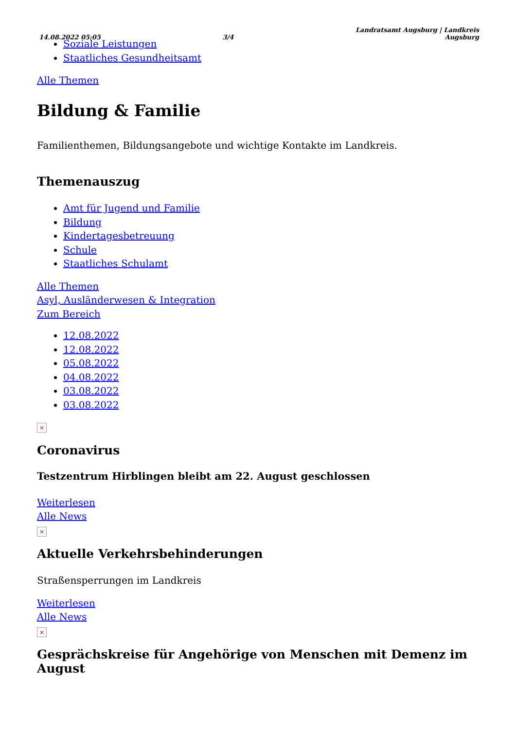14.08.2022 05:05 3/4 Landratsamt Augsburg | Landkreis
Augsburg
Soziale Leistungen
Staatliches Gesundheitsamt
Alle Themen
Bildung & Familie
Familienthemen, Bildungsangebote und wichtige Kontakte im Landkreis.
Themenauszug
Amt für Jugend und Familie
Bildung
Kindertagesbetreuung
Schule
Staatliches Schulamt
Alle Themen
Asyl, Ausländerwesen & Integration
Zum Bereich
12.08.2022
12.08.2022
05.08.2022
04.08.2022
03.08.2022
03.08.2022
×
Coronavirus
Testzentrum Hirblingen bleibt am 22. August geschlossen
Weiterlesen
Alle News
×
Aktuelle Verkehrsbehinderungen
Straßensperrungen im Landkreis
Weiterlesen
Alle News
×
Gesprächskreise für Angehörige von Menschen mit Demenz im August